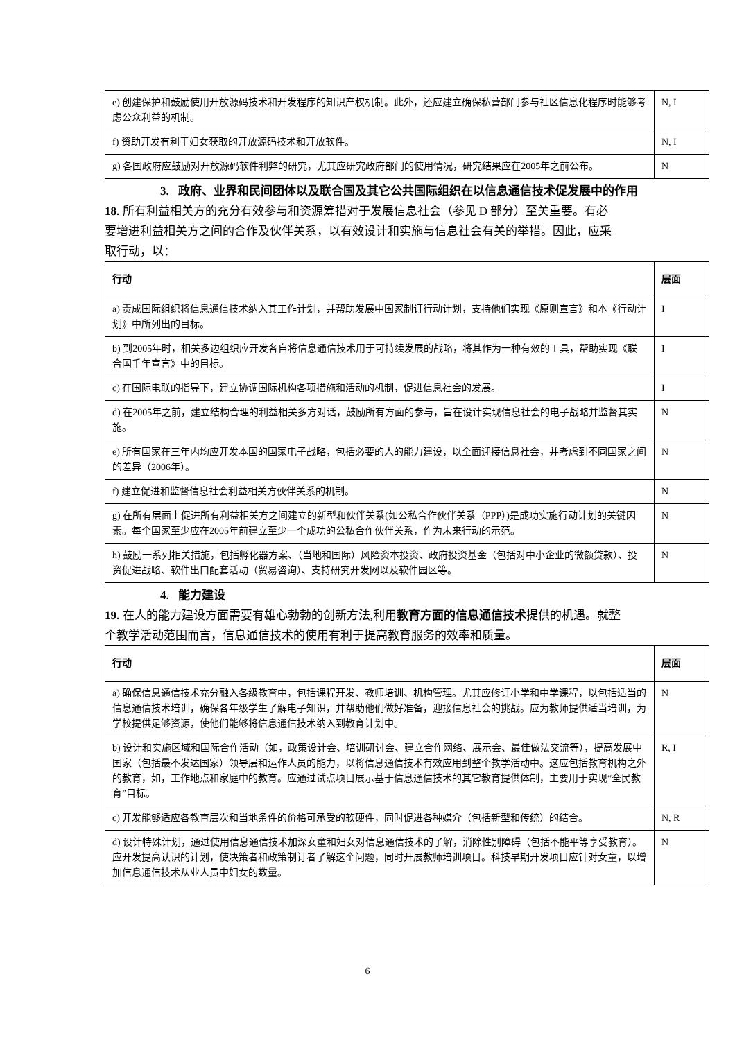| e) 创建保护和鼓励使用开放源码技术和开发程序的知识产权机制。此外，还应建立确保私营部门参与社区信息化程序时能够考虑公众利益的机制。 | N, I |
| f) 资助开发有利于妇女获取的开放源码技术和开放软件。 | N, I |
| g) 各国政府应鼓励对开放源码软件利弊的研究，尤其应研究政府部门的使用情况，研究结果应在2005年之前公布。 | N |
3. 政府、业界和民间团体以及联合国及其它公共国际组织在以信息通信技术促发展中的作用
18. 所有利益相关方的充分有效参与和资源筹措对于发展信息社会（参见 D 部分）至关重要。有必要增进利益相关方之间的合作及伙伴关系，以有效设计和实施与信息社会有关的举措。因此，应采取行动，以：
| 行动 | 层面 |
| --- | --- |
| a) 责成国际组织将信息通信技术纳入其工作计划，并帮助发展中国家制订行动计划，支持他们实现《原则宣言》和本《行动计划》中所列出的目标。 | I |
| b) 到2005年时，相关多边组织应开发各自将信息通信技术用于可持续发展的战略，将其作为一种有效的工具，帮助实现《联合国千年宣言》中的目标。 | I |
| c) 在国际电联的指导下，建立协调国际机构各项措施和活动的机制，促进信息社会的发展。 | I |
| d) 在2005年之前，建立结构合理的利益相关多方对话，鼓励所有方面的参与，旨在设计实现信息社会的电子战略并监督其实施。 | N |
| e) 所有国家在三年内均应开发本国的国家电子战略，包括必要的人的能力建设，以全面迎接信息社会，并考虑到不同国家之间的差异（2006年）。 | N |
| f) 建立促进和监督信息社会利益相关方伙伴关系的机制。 | N |
| g) 在所有层面上促进所有利益相关方之间建立的新型和伙伴关系(如公私合作伙伴关系（PPP）)是成功实施行动计划的关键因素。每个国家至少应在2005年前建立至少一个成功的公私合作伙伴关系，作为未来行动的示范。 | N |
| h) 鼓励一系列相关措施，包括孵化器方案、（当地和国际）风险资本投资、政府投资基金（包括对中小企业的微额贷款）、投资促进战略、软件出口配套活动（贸易咨询）、支持研究开发网以及软件园区等。 | N |
4. 能力建设
19. 在人的能力建设方面需要有雄心勃勃的创新方法,利用教育方面的信息通信技术提供的机遇。就整个教学活动范围而言，信息通信技术的使用有利于提高教育服务的效率和质量。
| 行动 | 层面 |
| --- | --- |
| a) 确保信息通信技术充分融入各级教育中，包括课程开发、教师培训、机构管理。尤其应修订小学和中学课程，以包括适当的信息通信技术培训，确保各年级学生了解电子知识，并帮助他们做好准备，迎接信息社会的挑战。应为教师提供适当培训，为学校提供足够资源，使他们能够将信息通信技术纳入到教育计划中。 | N |
| b) 设计和实施区域和国际合作活动（如，政策设计会、培训研讨会、建立合作网络、展示会、最佳做法交流等），提高发展中国家（包括最不发达国家）领导层和运作人员的能力，以将信息通信技术有效应用到整个教学活动中。这应包括教育机构之外的教育，如，工作地点和家庭中的教育。应通过试点项目展示基于信息通信技术的其它教育提供体制，主要用于实现“全民教育”目标。 | R, I |
| c) 开发能够适应各教育层次和当地条件的价格可承受的软硬件，同时促进各种媒介（包括新型和传统）的结合。 | N, R |
| d) 设计特殊计划，通过使用信息通信技术加深女童和妇女对信息通信技术的了解，消除性别障碍（包括不能平等享受教育）。应开发提高认识的计划，使决策者和政策制订者了解这个问题，同时开展教师培训项目。科技早期开发项目应针对女童，以增加信息通信技术从业人员中妇女的数量。 | N |
6